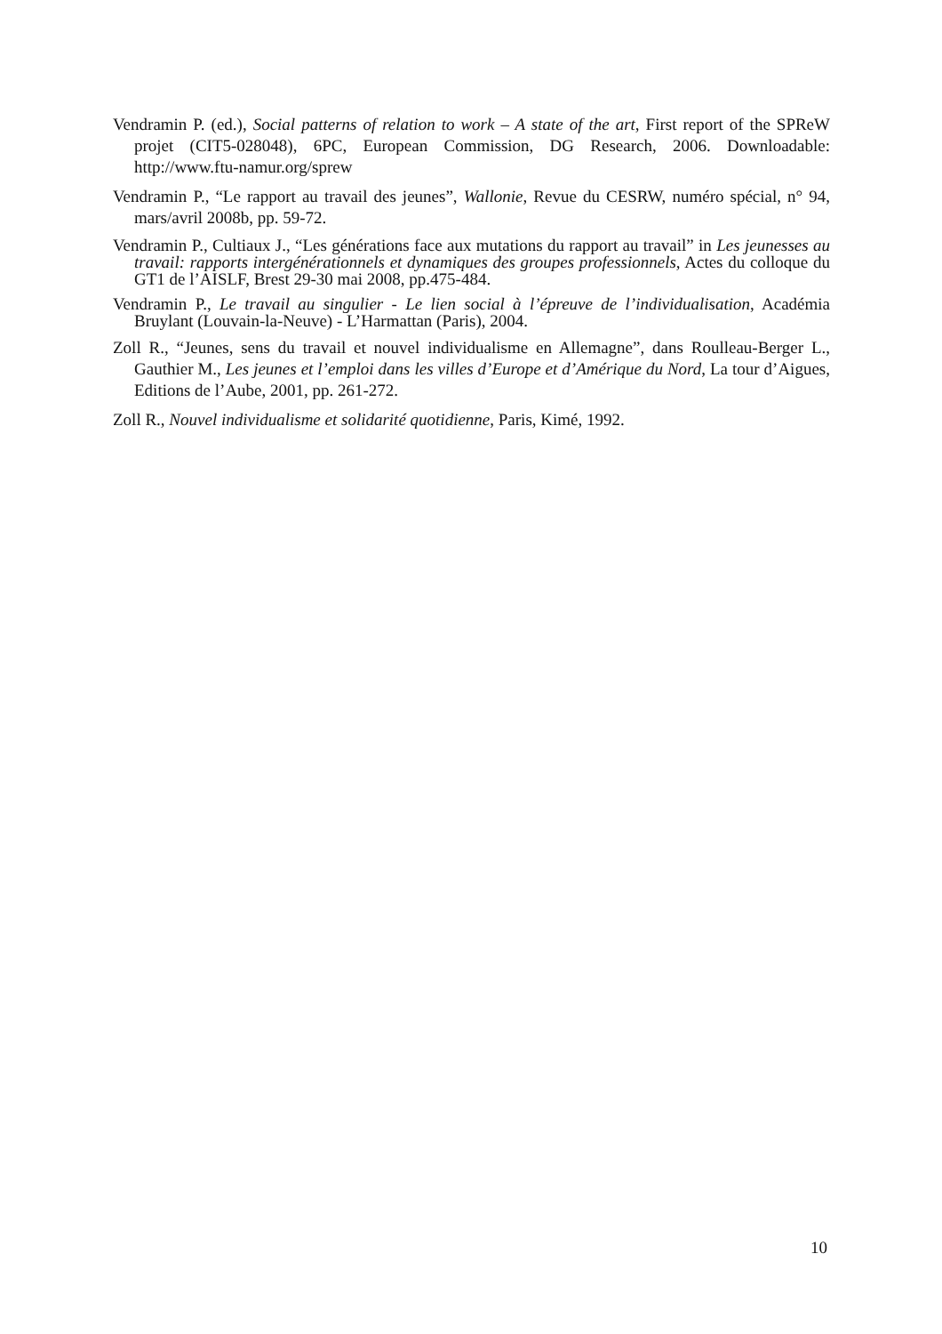Vendramin P. (ed.), Social patterns of relation to work – A state of the art, First report of the SPReW projet (CIT5-028048), 6PC, European Commission, DG Research, 2006. Downloadable: http://www.ftu-namur.org/sprew
Vendramin P., “Le rapport au travail des jeunes”, Wallonie, Revue du CESRW, numéro spécial, n° 94, mars/avril 2008b, pp. 59-72.
Vendramin P., Cultiaux J., “Les générations face aux mutations du rapport au travail” in Les jeunesses au travail: rapports intergénérationnels et dynamiques des groupes professionnels, Actes du colloque du GT1 de l’AISLF, Brest 29-30 mai 2008, pp.475-484.
Vendramin P., Le travail au singulier - Le lien social à l’épreuve de l’individualisation, Académia Bruylant (Louvain-la-Neuve) - L’Harmattan (Paris), 2004.
Zoll R., “Jeunes, sens du travail et nouvel individualisme en Allemagne”, dans Roulleau-Berger L., Gauthier M., Les jeunes et l’emploi dans les villes d’Europe et d’Amérique du Nord, La tour d’Aigues, Editions de l’Aube, 2001, pp. 261-272.
Zoll R., Nouvel individualisme et solidarité quotidienne, Paris, Kimé, 1992.
10